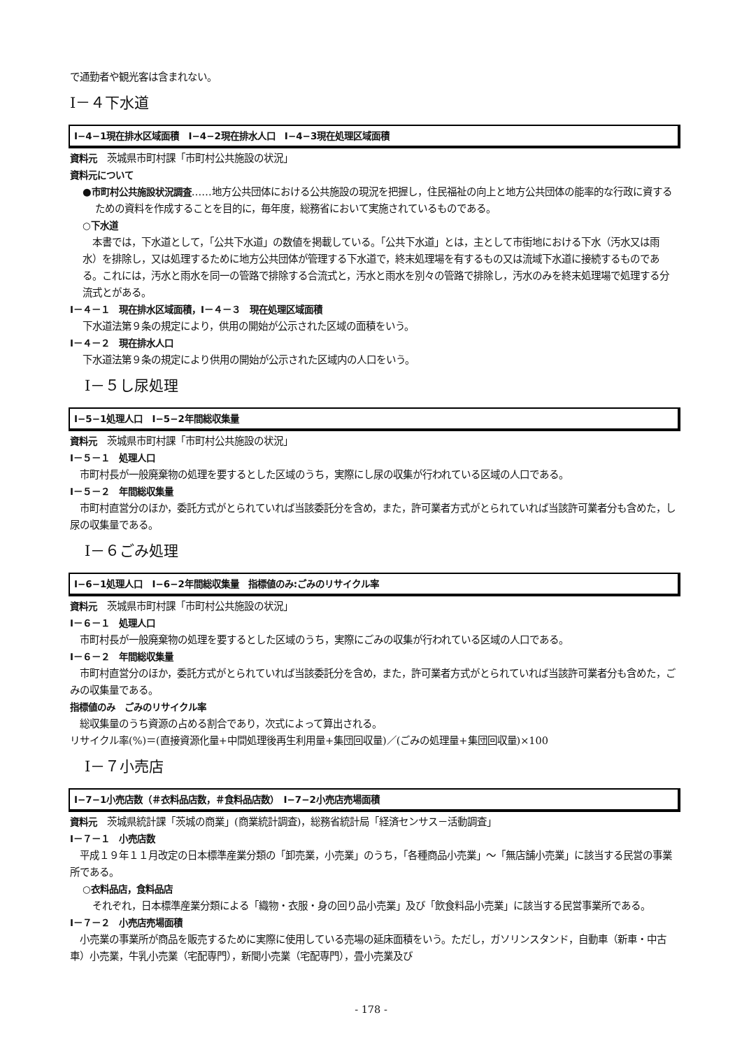で通勤者や観光客は含まれない。
Ⅰ－４下水道
Ⅰ−4−1現在排水区域面積　Ⅰ−4−2現在排水人口　Ⅰ−4−3現在処理区域面積
資料元　茨城県市町村課「市町村公共施設の状況」
資料元について
●市町村公共施設状況調査……地方公共団体における公共施設の現況を把握し，住民福祉の向上と地方公共団体の能率的な行政に資するための資料を作成することを目的に，毎年度，総務省において実施されているものである。
○下水道
　本書では，下水道として，「公共下水道」の数値を掲載している。「公共下水道」とは，主として市街地における下水（汚水又は雨水）を排除し，又は処理するために地方公共団体が管理する下水道で，終末処理場を有するもの又は流域下水道に接続するものである。これには，汚水と雨水を同一の管路で排除する合流式と，汚水と雨水を別々の管路で排除し，汚水のみを終末処理場で処理する分流式とがある。
Ⅰ－４－１　現在排水区域面積，Ⅰ－４－３　現在処理区域面積
下水道法第９条の規定により，供用の開始が公示された区域の面積をいう。
Ⅰ－４－２　現在排水人口
下水道法第９条の規定により供用の開始が公示された区域内の人口をいう。
　Ⅰ－５し尿処理
Ⅰ−5−1処理人口　Ⅰ−5−2年間総収集量
資料元　茨城県市町村課「市町村公共施設の状況」
Ⅰ－５－１　処理人口
　市町村長が一般廃棄物の処理を要するとした区域のうち，実際にし尿の収集が行われている区域の人口である。
Ⅰ－５－２　年間総収集量
　市町村直営分のほか，委託方式がとられていれば当該委託分を含め，また，許可業者方式がとられていれば当該許可業者分も含めた，し尿の収集量である。
　Ⅰ－６ごみ処理
Ⅰ−6−1処理人口　Ⅰ−6−2年間総収集量　指標値のみ:ごみのリサイクル率
資料元　茨城県市町村課「市町村公共施設の状況」
Ⅰ－６－１　処理人口
　市町村長が一般廃棄物の処理を要するとした区域のうち，実際にごみの収集が行われている区域の人口である。
Ⅰ－６－２　年間総収集量
　市町村直営分のほか，委託方式がとられていれば当該委託分を含め，また，許可業者方式がとられていれば当該許可業者分も含めた，ごみの収集量である。
指標値のみ　ごみのリサイクル率
　総収集量のうち資源の占める割合であり，次式によって算出される。
リサイクル率(%)＝(直接資源化量+中間処理後再生利用量+集団回収量)／(ごみの処理量+集団回収量)×100
　Ⅰ－７小売店
Ⅰ−7−1小売店数（＃衣料品店数，＃食料品店数）　Ⅰ−7−2小売店売場面積
資料元　茨城県統計課「茨城の商業」(商業統計調査)，総務省統計局「経済センサス－活動調査」
Ⅰ－７－１　小売店数
　平成１９年１１月改定の日本標準産業分類の「卸売業，小売業」のうち，「各種商品小売業」～「無店舗小売業」に該当する民営の事業所である。
○衣料品店，食料品店
　それぞれ，日本標準産業分類による「織物・衣服・身の回り品小売業」及び「飲食料品小売業」に該当する民営事業所である。
Ⅰ－７－２　小売店売場面積
　小売業の事業所が商品を販売するために実際に使用している売場の延床面積をいう。ただし，ガソリンスタンド，自動車（新車・中古車）小売業，牛乳小売業（宅配専門），新聞小売業（宅配専門），畳小売業及び
- 178 -